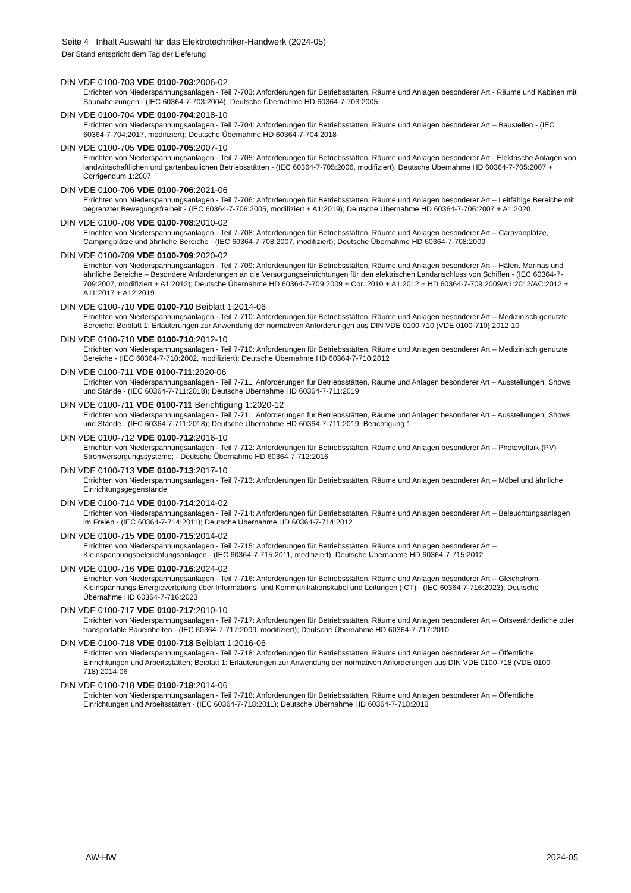Seite 4 Inhalt Auswahl für das Elektrotechniker-Handwerk (2024-05)
Der Stand entspricht dem Tag der Lieferung
DIN VDE 0100-703 VDE 0100-703:2006-02
Errichten von Niederspannungsanlagen - Teil 7-703: Anforderungen für Betriebsstätten, Räume und Anlagen besonderer Art - Räume und Kabinen mit Saunaheizungen - (IEC 60364-7-703:2004); Deutsche Übernahme HD 60364-7-703:2005
DIN VDE 0100-704 VDE 0100-704:2018-10
Errichten von Niederspannungsanlagen - Teil 7-704: Anforderungen für Betriebsstätten, Räume und Anlagen besonderer Art – Baustellen - (IEC 60364-7-704:2017, modifiziert); Deutsche Übernahme HD 60364-7-704:2018
DIN VDE 0100-705 VDE 0100-705:2007-10
Errichten von Niederspannungsanlagen - Teil 7-705: Anforderungen für Betriebsstätten, Räume und Anlagen besonderer Art - Elektrische Anlagen von landwirtschaftlichen und gartenbaulichen Betriebsstätten - (IEC 60364-7-705:2006, modifiziert); Deutsche Übernahme HD 60364-7-705:2007 + Corrigendum 1:2007
DIN VDE 0100-706 VDE 0100-706:2021-06
Errichten von Niederspannungsanlagen - Teil 7-706: Anforderungen für Betriebsstätten, Räume und Anlagen besonderer Art – Leitfähige Bereiche mit begrenzter Bewegungsfreiheit - (IEC 60364-7-706:2005, modifiziert + A1:2019); Deutsche Übernahme HD 60364-7-706:2007 + A1:2020
DIN VDE 0100-708 VDE 0100-708:2010-02
Errichten von Niederspannungsanlagen - Teil 7-708: Anforderungen für Betriebsstätten, Räume und Anlagen besonderer Art – Caravanplätze, Campingplätze und ähnliche Bereiche - (IEC 60364-7-708:2007, modifiziert); Deutsche Übernahme HD 60364-7-708:2009
DIN VDE 0100-709 VDE 0100-709:2020-02
Errichten von Niederspannungsanlagen - Teil 7-709: Anforderungen für Betriebsstätten, Räume und Anlagen besonderer Art – Häfen, Marinas und ähnliche Bereiche – Besondere Anforderungen an die Versorgungseinrichtungen für den elektrischen Landanschluss von Schiffen - (IEC 60364-7-709:2007, modifiziert + A1:2012); Deutsche Übernahme HD 60364-7-709:2009 + Cor.:2010 + A1:2012 + HD 60364-7-709:2009/A1:2012/AC:2012 + A11:2017 + A12:2019
DIN VDE 0100-710 VDE 0100-710 Beiblatt 1:2014-06
Errichten von Niederspannungsanlagen - Teil 7-710: Anforderungen für Betriebsstätten, Räume und Anlagen besonderer Art – Medizinisch genutzte Bereiche; Beiblatt 1: Erläuterungen zur Anwendung der normativen Anforderungen aus DIN VDE 0100-710 (VDE 0100-710):2012-10
DIN VDE 0100-710 VDE 0100-710:2012-10
Errichten von Niederspannungsanlagen - Teil 7-710: Anforderungen für Betriebsstätten, Räume und Anlagen besonderer Art – Medizinisch genutzte Bereiche - (IEC 60364-7-710:2002, modifiziert); Deutsche Übernahme HD 60364-7-710:2012
DIN VDE 0100-711 VDE 0100-711:2020-06
Errichten von Niederspannungsanlagen - Teil 7-711: Anforderungen für Betriebsstätten, Räume und Anlagen besonderer Art – Ausstellungen, Shows und Stände - (IEC 60364-7-711:2018); Deutsche Übernahme HD 60364-7-711:2019
DIN VDE 0100-711 VDE 0100-711 Berichtigung 1:2020-12
Errichten von Niederspannungsanlagen - Teil 7-711: Anforderungen für Betriebsstätten, Räume und Anlagen besonderer Art – Ausstellungen, Shows und Stände - (IEC 60364-7-711:2018); Deutsche Übernahme HD 60364-7-711:2019; Berichtigung 1
DIN VDE 0100-712 VDE 0100-712:2016-10
Errichten von Niederspannungsanlagen - Teil 7-712: Anforderungen für Betriebsstätten, Räume und Anlagen besonderer Art – Photovoltaik-(PV)-Stromversorgungssysteme; - Deutsche Übernahme HD 60364-7-712:2016
DIN VDE 0100-713 VDE 0100-713:2017-10
Errichten von Niederspannungsanlagen - Teil 7-713: Anforderungen für Betriebsstätten, Räume und Anlagen besonderer Art – Möbel und ähnliche Einrichtungsgegenstände
DIN VDE 0100-714 VDE 0100-714:2014-02
Errichten von Niederspannungsanlagen - Teil 7-714: Anforderungen für Betriebsstätten, Räume und Anlagen besonderer Art – Beleuchtungsanlagen im Freien - (IEC 60364-7-714:2011); Deutsche Übernahme HD 60364-7-714:2012
DIN VDE 0100-715 VDE 0100-715:2014-02
Errichten von Niederspannungsanlagen - Teil 7-715: Anforderungen für Betriebsstätten, Räume und Anlagen besonderer Art – Kleinspannungsbeleuchtungsanlagen - (IEC 60364-7-715:2011, modifiziert); Deutsche Übernahme HD 60364-7-715:2012
DIN VDE 0100-716 VDE 0100-716:2024-02
Errichten von Niederspannungsanlagen - Teil 7-716: Anforderungen für Betriebsstätten, Räume und Anlagen besonderer Art – Gleichstrom-Kleinspannungs-Energieverteilung über Informations- und Kommunikationskabel und Leitungen (ICT) - (IEC 60364-7-716:2023); Deutsche Übernahme HD 60364-7-716:2023
DIN VDE 0100-717 VDE 0100-717:2010-10
Errichten von Niederspannungsanlagen - Teil 7-717: Anforderungen für Betriebsstätten, Räume und Anlagen besonderer Art – Ortsveränderliche oder transportable Baueinheiten - (IEC 60364-7-717:2009, modifiziert); Deutsche Übernahme HD 60364-7-717:2010
DIN VDE 0100-718 VDE 0100-718 Beiblatt 1:2016-06
Errichten von Niederspannungsanlagen - Teil 7-718: Anforderungen für Betriebsstätten, Räume und Anlagen besonderer Art – Öffentliche Einrichtungen und Arbeitsstätten; Beiblatt 1: Erläuterungen zur Anwendung der normativen Anforderungen aus DIN VDE 0100-718 (VDE 0100-718):2014-06
DIN VDE 0100-718 VDE 0100-718:2014-06
Errichten von Niederspannungsanlagen - Teil 7-718: Anforderungen für Betriebsstätten, Räume und Anlagen besonderer Art – Öffentliche Einrichtungen und Arbeitsstätten - (IEC 60364-7-718:2011); Deutsche Übernahme HD 60364-7-718:2013
AW-HW 2024-05